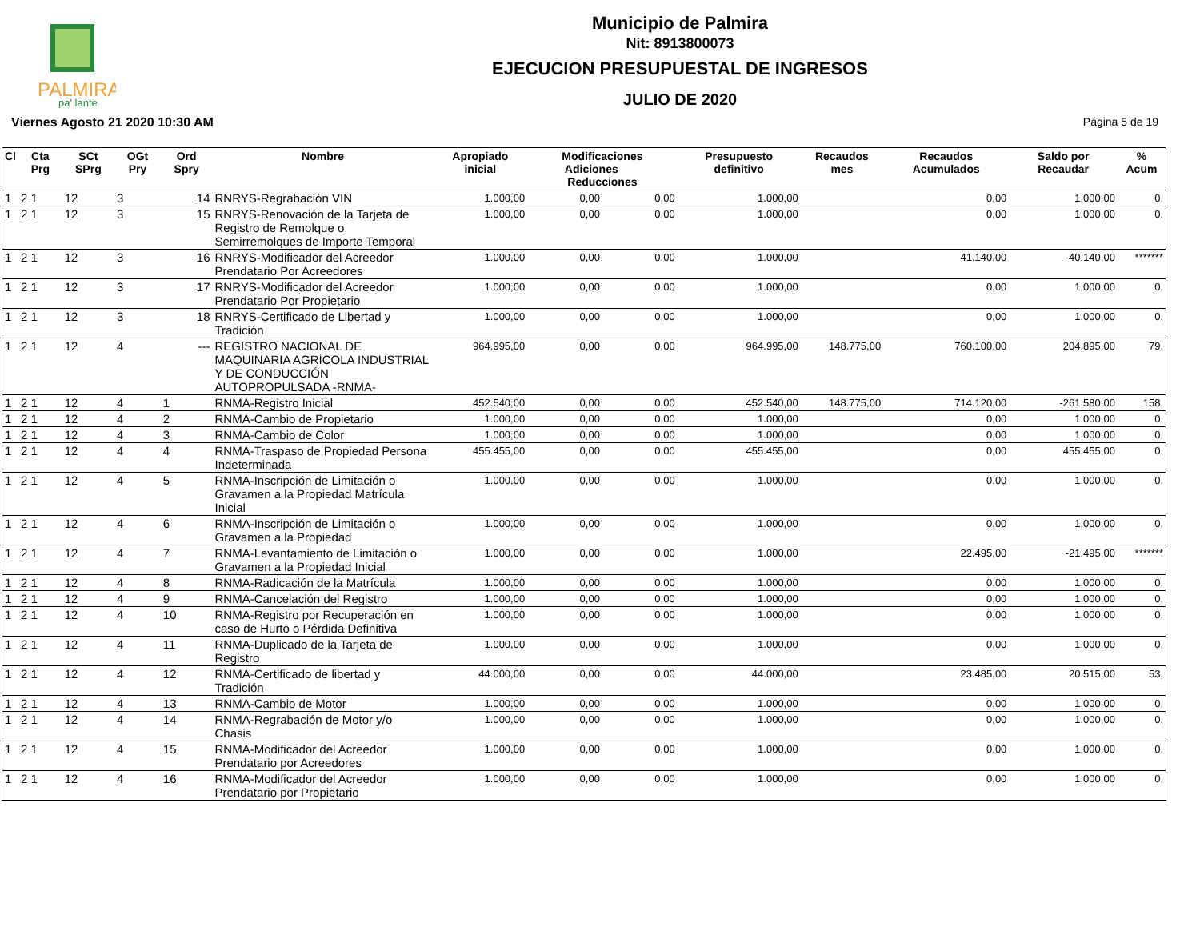PALMIRA
pa' lante
Municipio de Palmira
Nit: 8913800073
EJECUCION PRESUPUESTAL DE INGRESOS
JULIO DE 2020
Viernes Agosto 21 2020 10:30 AM Página 5 de 19
| Cl | Cta Prg | SCt SPrg | OGt Pry | Ord Spry | Nombre | Apropiado inicial | Modificaciones Adiciones Reducciones | | Presupuesto definitivo | Recaudos mes | Recaudos Acumulados | Saldo por Recaudar | % Acum |
| --- | --- | --- | --- | --- | --- | --- | --- | --- | --- | --- | --- | --- | --- |
| 1 | 2 1 | 12 | 3 | 14 | RNRYS-Regrabación VIN | 1.000,00 | 0,00 | 0,00 | 1.000,00 | | 0,00 | 1.000,00 | 0, |
| 1 | 2 1 | 12 | 3 | 15 | RNRYS-Renovación de la Tarjeta de Registro de Remolque o Semirremolques de Importe Temporal | 1.000,00 | 0,00 | 0,00 | 1.000,00 | | 0,00 | 1.000,00 | 0, |
| 1 | 2 1 | 12 | 3 | 16 | RNRYS-Modificador del Acreedor Prendatario Por Acreedores | 1.000,00 | 0,00 | 0,00 | 1.000,00 | | 41.140,00 | -40.140,00 | ******* |
| 1 | 2 1 | 12 | 3 | 17 | RNRYS-Modificador del Acreedor Prendatario Por Propietario | 1.000,00 | 0,00 | 0,00 | 1.000,00 | | 0,00 | 1.000,00 | 0, |
| 1 | 2 1 | 12 | 3 | 18 | RNRYS-Certificado de Libertad y Tradición | 1.000,00 | 0,00 | 0,00 | 1.000,00 | | 0,00 | 1.000,00 | 0, |
| 1 | 2 1 | 12 | 4 | --- | REGISTRO NACIONAL DE MAQUINARIA AGRÍCOLA INDUSTRIAL Y DE CONDUCCIÓN AUTOPROPULSADA -RNMA- | 964.995,00 | 0,00 | 0,00 | 964.995,00 | 148.775,00 | 760.100,00 | 204.895,00 | 79, |
| 1 | 2 1 | 12 | 4 | 1 | RNMA-Registro Inicial | 452.540,00 | 0,00 | 0,00 | 452.540,00 | 148.775,00 | 714.120,00 | -261.580,00 | 158, |
| 1 | 2 1 | 12 | 4 | 2 | RNMA-Cambio de Propietario | 1.000,00 | 0,00 | 0,00 | 1.000,00 | | 0,00 | 1.000,00 | 0, |
| 1 | 2 1 | 12 | 4 | 3 | RNMA-Cambio de Color | 1.000,00 | 0,00 | 0,00 | 1.000,00 | | 0,00 | 1.000,00 | 0, |
| 1 | 2 1 | 12 | 4 | 4 | RNMA-Traspaso de Propiedad Persona Indeterminada | 455.455,00 | 0,00 | 0,00 | 455.455,00 | | 0,00 | 455.455,00 | 0, |
| 1 | 2 1 | 12 | 4 | 5 | RNMA-Inscripción de Limitación o Gravamen a la Propiedad Matrícula Inicial | 1.000,00 | 0,00 | 0,00 | 1.000,00 | | 0,00 | 1.000,00 | 0, |
| 1 | 2 1 | 12 | 4 | 6 | RNMA-Inscripción de Limitación o Gravamen a la Propiedad | 1.000,00 | 0,00 | 0,00 | 1.000,00 | | 0,00 | 1.000,00 | 0, |
| 1 | 2 1 | 12 | 4 | 7 | RNMA-Levantamiento de Limitación o Gravamen a la Propiedad Inicial | 1.000,00 | 0,00 | 0,00 | 1.000,00 | | 22.495,00 | -21.495,00 | ******* |
| 1 | 2 1 | 12 | 4 | 8 | RNMA-Radicación de la Matrícula | 1.000,00 | 0,00 | 0,00 | 1.000,00 | | 0,00 | 1.000,00 | 0, |
| 1 | 2 1 | 12 | 4 | 9 | RNMA-Cancelación del Registro | 1.000,00 | 0,00 | 0,00 | 1.000,00 | | 0,00 | 1.000,00 | 0, |
| 1 | 2 1 | 12 | 4 | 10 | RNMA-Registro por Recuperación en caso de Hurto o Pérdida Definitiva | 1.000,00 | 0,00 | 0,00 | 1.000,00 | | 0,00 | 1.000,00 | 0, |
| 1 | 2 1 | 12 | 4 | 11 | RNMA-Duplicado de la Tarjeta de Registro | 1.000,00 | 0,00 | 0,00 | 1.000,00 | | 0,00 | 1.000,00 | 0, |
| 1 | 2 1 | 12 | 4 | 12 | RNMA-Certificado de libertad y Tradición | 44.000,00 | 0,00 | 0,00 | 44.000,00 | | 23.485,00 | 20.515,00 | 53, |
| 1 | 2 1 | 12 | 4 | 13 | RNMA-Cambio de Motor | 1.000,00 | 0,00 | 0,00 | 1.000,00 | | 0,00 | 1.000,00 | 0, |
| 1 | 2 1 | 12 | 4 | 14 | RNMA-Regrabación de Motor y/o Chasis | 1.000,00 | 0,00 | 0,00 | 1.000,00 | | 0,00 | 1.000,00 | 0, |
| 1 | 2 1 | 12 | 4 | 15 | RNMA-Modificador del Acreedor Prendatario por Acreedores | 1.000,00 | 0,00 | 0,00 | 1.000,00 | | 0,00 | 1.000,00 | 0, |
| 1 | 2 1 | 12 | 4 | 16 | RNMA-Modificador del Acreedor Prendatario por Propietario | 1.000,00 | 0,00 | 0,00 | 1.000,00 | | 0,00 | 1.000,00 | 0, |